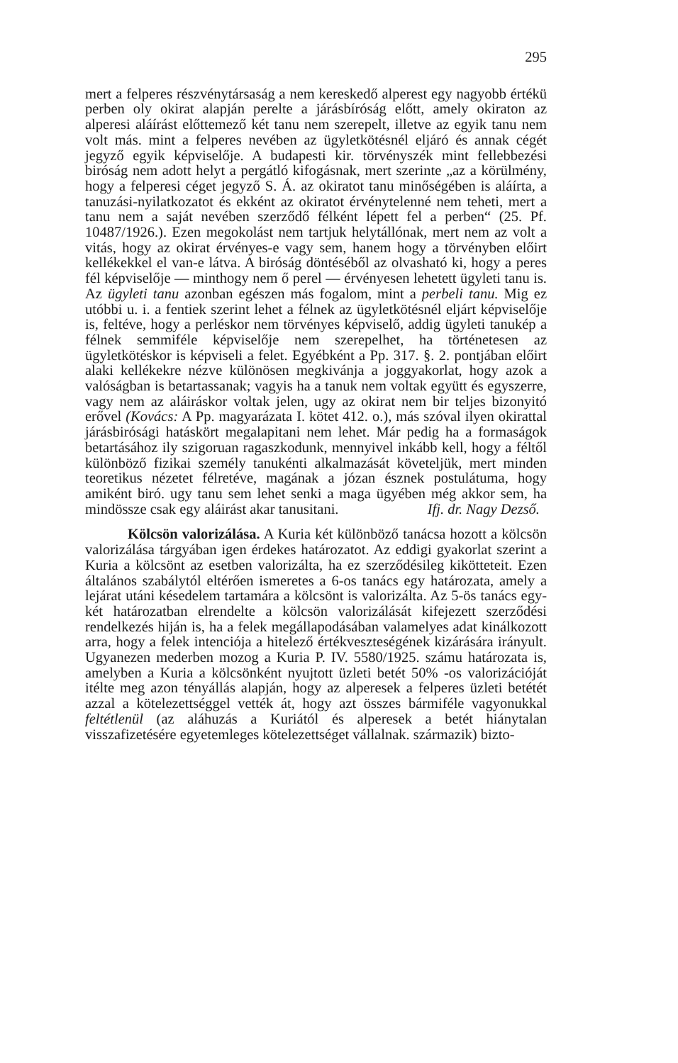295
mert a felperes részvénytársaság a nem kereskedő alperest egy nagyobb értékü perben oly okirat alapján perelte a járásbíróság előtt, amely okiraton az alperesi aláírást előttemező két tanu nem szerepelt, illetve az egyik tanu nem volt más. mint a felperes nevében az ügyletkötésnél eljáró és annak cégét jegyző egyik képviselője. A budapesti kir. törvényszék mint fellebbezési biróság nem adott helyt a pergátló kifogásnak, mert szerinte „az a körülmény, hogy a felperesi céget jegyző S. Á. az okiratot tanu minőségében is aláírta, a tanuzási-nyilatkozatot és ekként az okiratot érvénytelenné nem teheti, mert a tanu nem a saját nevében szerződő félként lépett fel a perben“ (25. Pf. 10487/1926.). Ezen megokolást nem tartjuk helytállónak, mert nem az volt a vitás, hogy az okirat érvényes-e vagy sem, hanem hogy a törvényben előirt kellékekkel el van-e látva. A biróság döntéséből az olvasható ki, hogy a peres fél képviselője — minthogy nem ő perel — érvényesen lehetett ügyleti tanu is. Az ügyleti tanu azonban egészen más fogalom, mint a perbeli tanu. Mig ez utóbbi u. i. a fentiek szerint lehet a félnek az ügyletkötésnél eljárt képviselője is, feltéve, hogy a perléskor nem törvényes képviselő, addig ügyleti tanukép a félnek semmiféle képviselője nem szerepelhet, ha történetesen az ügyletkötéskor is képviseli a felet. Egyébként a Pp. 317. §. 2. pontjában előirt alaki kellékekre nézve különösen megkivánja a joggyakorlat, hogy azok a valóságban is betartassanak; vagyis ha a tanuk nem voltak együtt és egyszerre, vagy nem az aláiráskor voltak jelen, ugy az okirat nem bir teljes bizonyitó erővel (Kovács: A Pp. magyarázata I. kötet 412. o.), más szóval ilyen okirattal járásbirósági hatáskört megalapitani nem lehet. Már pedig ha a formaságok betartásához ily szigoruan ragaszkodunk, mennyivel inkább kell, hogy a féltől különböző fizikai személy tanukénti alkalmazását követeljük, mert minden teoretikus nézetet félretéve, magának a józan észnek postulátuma, hogy amiként biró. ugy tanu sem lehet senki a maga ügyében még akkor sem, ha mindössze csak egy aláirást akar tanusitani. Ifj. dr. Nagy Dezső.
Kölcsön valorizálása. A Kuria két különböző tanácsa hozott a kölcsön valorizálása tárgyában igen érdekes határozatot. Az eddigi gyakorlat szerint a Kuria a kölcsönt az esetben valorizálta, ha ez szerződésileg kikötteteit. Ezen általános szabálytól eltérően ismeretes a 6-os tanács egy határozata, amely a lejárat utáni késedelem tartamára a kölcsönt is valorizálta. Az 5-ös tanács egy-két határozatban elrendelte a kölcsön valorizálását kifejezett szerződési rendelkezés hiján is, ha a felek megállapodásában valamelyes adat kinálkozott arra, hogy a felek intenciója a hitelező értékveszteségének kizárására irányult. Ugyanezen mederben mozog a Kuria P. IV. 5580/1925. számu határozata is, amelyben a Kuria a kölcsönként nyujtott üzleti betét 50% -os valorizációját itélte meg azon tényállás alapján, hogy az alperesek a felperes üzleti betétét azzal a kötelezettséggel vették át, hogy azt összes bármiféle vagyonukkal feltétlenül (az aláhuzás a Kuriától és alperesek a betét hiánytalan visszafizetésére egyetemleges kötelezettséget vállalnak. származik) bizto-